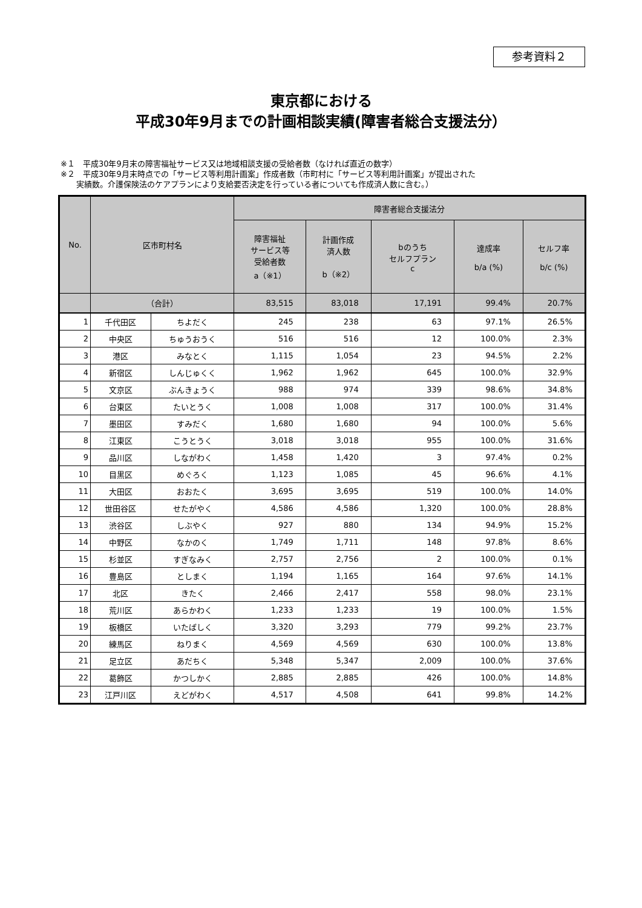参考資料２
東京都における
平成30年9月までの計画相談実績(障害者総合支援法分）
※１　平成30年9月末の障害福祉サービス又は地域相談支援の受給者数（なければ直近の数字）
※２　平成30年9月末時点での「サービス等利用計画案」作成者数（市町村に「サービス等利用計画案」が提出された
　　実績数。介護保険法のケアプランにより支給要否決定を行っている者についても作成済人数に含む。）
| No. | 区市町村名 | | 障害者総合支援法分 | | | | |
| --- | --- | --- | --- | --- | --- | --- | --- |
| | | | 障害福祉 サービス等 受給者数 a（※1） | 計画作成 済人数 b（※2） | bのうち セルフプラン c | 達成率 b/a (%) | セルフ率 b/c (%) |
| | （合計） | | 83,515 | 83,018 | 17,191 | 99.4% | 20.7% |
| 1 | 千代田区 | ちよだく | 245 | 238 | 63 | 97.1% | 26.5% |
| 2 | 中央区 | ちゅうおうく | 516 | 516 | 12 | 100.0% | 2.3% |
| 3 | 港区 | みなとく | 1,115 | 1,054 | 23 | 94.5% | 2.2% |
| 4 | 新宿区 | しんじゅくく | 1,962 | 1,962 | 645 | 100.0% | 32.9% |
| 5 | 文京区 | ぶんきょうく | 988 | 974 | 339 | 98.6% | 34.8% |
| 6 | 台東区 | たいとうく | 1,008 | 1,008 | 317 | 100.0% | 31.4% |
| 7 | 墨田区 | すみだく | 1,680 | 1,680 | 94 | 100.0% | 5.6% |
| 8 | 江東区 | こうとうく | 3,018 | 3,018 | 955 | 100.0% | 31.6% |
| 9 | 品川区 | しながわく | 1,458 | 1,420 | 3 | 97.4% | 0.2% |
| 10 | 目黒区 | めぐろく | 1,123 | 1,085 | 45 | 96.6% | 4.1% |
| 11 | 大田区 | おおたく | 3,695 | 3,695 | 519 | 100.0% | 14.0% |
| 12 | 世田谷区 | せたがやく | 4,586 | 4,586 | 1,320 | 100.0% | 28.8% |
| 13 | 渋谷区 | しぶやく | 927 | 880 | 134 | 94.9% | 15.2% |
| 14 | 中野区 | なかのく | 1,749 | 1,711 | 148 | 97.8% | 8.6% |
| 15 | 杉並区 | すぎなみく | 2,757 | 2,756 | 2 | 100.0% | 0.1% |
| 16 | 豊島区 | としまく | 1,194 | 1,165 | 164 | 97.6% | 14.1% |
| 17 | 北区 | きたく | 2,466 | 2,417 | 558 | 98.0% | 23.1% |
| 18 | 荒川区 | あらかわく | 1,233 | 1,233 | 19 | 100.0% | 1.5% |
| 19 | 板橋区 | いたばしく | 3,320 | 3,293 | 779 | 99.2% | 23.7% |
| 20 | 練馬区 | ねりまく | 4,569 | 4,569 | 630 | 100.0% | 13.8% |
| 21 | 足立区 | あだちく | 5,348 | 5,347 | 2,009 | 100.0% | 37.6% |
| 22 | 葛飾区 | かつしかく | 2,885 | 2,885 | 426 | 100.0% | 14.8% |
| 23 | 江戸川区 | えどがわく | 4,517 | 4,508 | 641 | 99.8% | 14.2% |